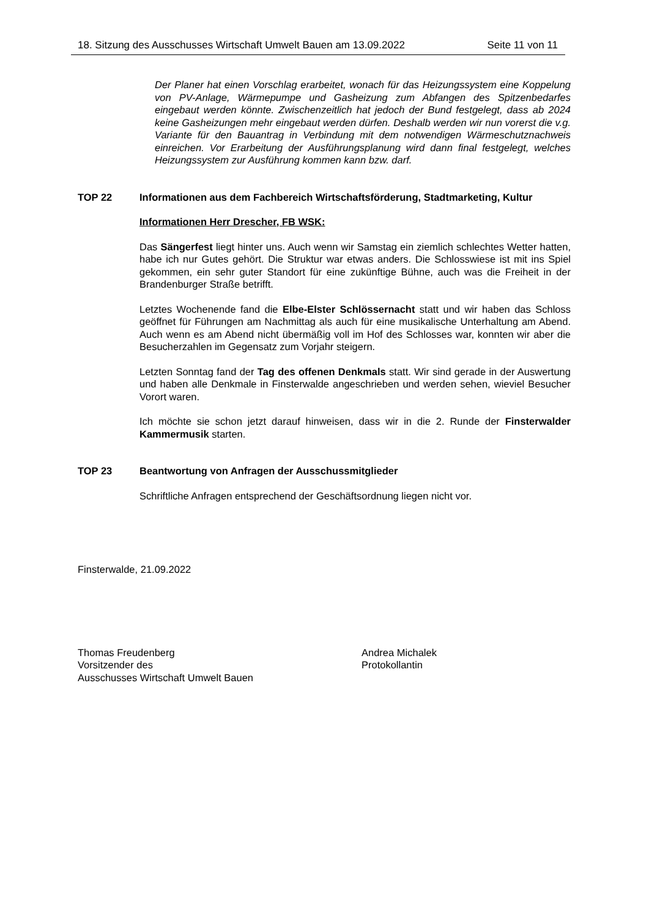18. Sitzung des Ausschusses Wirtschaft Umwelt Bauen am 13.09.2022 Seite 11 von 11
Der Planer hat einen Vorschlag erarbeitet, wonach für das Heizungssystem eine Koppelung von PV-Anlage, Wärmepumpe und Gasheizung zum Abfangen des Spitzenbedarfes eingebaut werden könnte. Zwischenzeitlich hat jedoch der Bund festgelegt, dass ab 2024 keine Gasheizungen mehr eingebaut werden dürfen. Deshalb werden wir nun vorerst die v.g. Variante für den Bauantrag in Verbindung mit dem notwendigen Wärmeschutznachweis einreichen. Vor Erarbeitung der Ausführungsplanung wird dann final festgelegt, welches Heizungssystem zur Ausführung kommen kann bzw. darf.
TOP 22 Informationen aus dem Fachbereich Wirtschaftsförderung, Stadtmarketing, Kultur
Informationen Herr Drescher, FB WSK:
Das Sängerfest liegt hinter uns. Auch wenn wir Samstag ein ziemlich schlechtes Wetter hatten, habe ich nur Gutes gehört. Die Struktur war etwas anders. Die Schlosswiese ist mit ins Spiel gekommen, ein sehr guter Standort für eine zukünftige Bühne, auch was die Freiheit in der Brandenburger Straße betrifft.
Letztes Wochenende fand die Elbe-Elster Schlössernacht statt und wir haben das Schloss geöffnet für Führungen am Nachmittag als auch für eine musikalische Unterhaltung am Abend. Auch wenn es am Abend nicht übermäßig voll im Hof des Schlosses war, konnten wir aber die Besucherzahlen im Gegensatz zum Vorjahr steigern.
Letzten Sonntag fand der Tag des offenen Denkmals statt. Wir sind gerade in der Auswertung und haben alle Denkmale in Finsterwalde angeschrieben und werden sehen, wieviel Besucher Vorort waren.
Ich möchte sie schon jetzt darauf hinweisen, dass wir in die 2. Runde der Finsterwalder Kammermusik starten.
TOP 23 Beantwortung von Anfragen der Ausschussmitglieder
Schriftliche Anfragen entsprechend der Geschäftsordnung liegen nicht vor.
Finsterwalde, 21.09.2022
Thomas Freudenberg
Vorsitzender des
Ausschusses Wirtschaft Umwelt Bauen
Andrea Michalek
Protokollantin